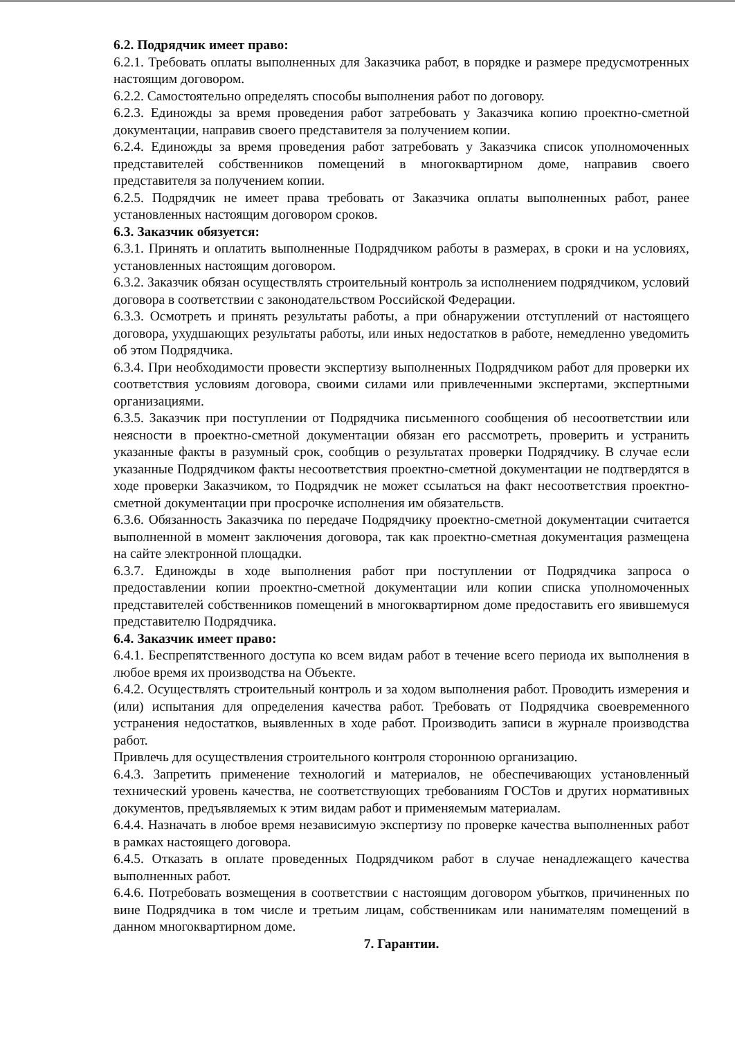6.2. Подрядчик имеет право:
6.2.1. Требовать оплаты выполненных для Заказчика работ, в порядке и размере предусмотренных настоящим договором.
6.2.2. Самостоятельно определять способы выполнения работ по договору.
6.2.3. Единожды за время проведения работ затребовать у Заказчика копию проектно-сметной документации, направив своего представителя за получением копии.
6.2.4. Единожды за время проведения работ затребовать у Заказчика список уполномоченных представителей собственников помещений в многоквартирном доме, направив своего представителя за получением копии.
6.2.5. Подрядчик не имеет права требовать от Заказчика оплаты выполненных работ, ранее установленных настоящим договором сроков.
6.3. Заказчик обязуется:
6.3.1. Принять и оплатить выполненные Подрядчиком работы в размерах, в сроки и на условиях, установленных настоящим договором.
6.3.2. Заказчик обязан осуществлять строительный контроль за исполнением подрядчиком, условий договора в соответствии с законодательством Российской Федерации.
6.3.3. Осмотреть и принять результаты работы, а при обнаружении отступлений от настоящего договора, ухудшающих результаты работы, или иных недостатков в работе, немедленно уведомить об этом Подрядчика.
6.3.4. При необходимости провести экспертизу выполненных Подрядчиком работ для проверки их соответствия условиям договора, своими силами или привлеченными экспертами, экспертными организациями.
6.3.5. Заказчик при поступлении от Подрядчика письменного сообщения об несоответствии или неясности в проектно-сметной документации обязан его рассмотреть, проверить и устранить указанные факты в разумный срок, сообщив о результатах проверки Подрядчику. В случае если указанные Подрядчиком факты несоответствия проектно-сметной документации не подтвердятся в ходе проверки Заказчиком, то Подрядчик не может ссылаться на факт несоответствия проектно-сметной документации при просрочке исполнения им обязательств.
6.3.6. Обязанность Заказчика по передаче Подрядчику проектно-сметной документации считается выполненной в момент заключения договора, так как проектно-сметная документация размещена на сайте электронной площадки.
6.3.7. Единожды в ходе выполнения работ при поступлении от Подрядчика запроса о предоставлении копии проектно-сметной документации или копии списка уполномоченных представителей собственников помещений в многоквартирном доме предоставить его явившемуся представителю Подрядчика.
6.4. Заказчик имеет право:
6.4.1. Беспрепятственного доступа ко всем видам работ в течение всего периода их выполнения в любое время их производства на Объекте.
6.4.2. Осуществлять строительный контроль и за ходом выполнения работ. Проводить измерения и (или) испытания для определения качества работ. Требовать от Подрядчика своевременного устранения недостатков, выявленных в ходе работ. Производить записи в журнале производства работ.
Привлечь для осуществления строительного контроля стороннюю организацию.
6.4.3. Запретить применение технологий и материалов, не обеспечивающих установленный технический уровень качества, не соответствующих требованиям ГОСТов и других нормативных документов, предъявляемых к этим видам работ и применяемым материалам.
6.4.4. Назначать в любое время независимую экспертизу по проверке качества выполненных работ в рамках настоящего договора.
6.4.5. Отказать в оплате проведенных Подрядчиком работ в случае ненадлежащего качества выполненных работ.
6.4.6. Потребовать возмещения в соответствии с настоящим договором убытков, причиненных по вине Подрядчика в том числе и третьим лицам, собственникам или нанимателям помещений в данном многоквартирном доме.
7. Гарантии.